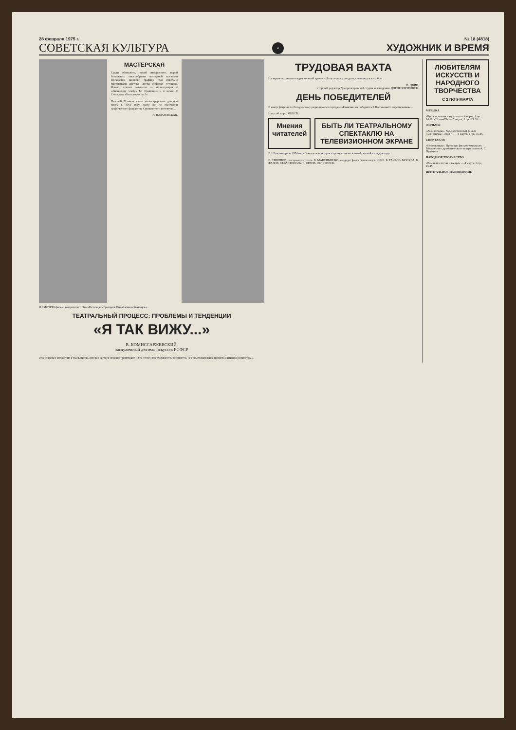28 февраля 1975 г. № 18 (4818)
СОВЕТСКАЯ КУЛЬТУРА
4
ХУДОЖНИК И ВРЕМЯ
МАСТЕРСКАЯ
Среди обильного, порой интересного, порой банального многообразия последней выставки московской книжной графики глаз невольно притягивали цветные листы Николая Устинова. Ясные, сочные акварели — иллюстрации к «Лисичкину хлебу» М. Пришвина и к книге Г. Снегирева «Кто сажает лес?»...
Николай Устинов начал иллюстрировать детскую книгу в 1961 году, сразу же по окончании графического факультета Суриковского института...
Н. НАЗАРЕВСКАЯ.
Я СМОТРЮ фильм, которого нет. Это «Гоголиада» Григория Михайловича Козинцева...
ТЕАТРАЛЬНЫЙ ПРОЦЕСС: ПРОБЛЕМЫ И ТЕНДЕНЦИИ
«Я ТАК ВИЖУ...»
В. КОМИССАРЖЕВСКИЙ,
заслуженный деятель искусств РСФСР
Режиссерское вторжение в ткань пьесы, которое сегодня нередко происходит и без особой необходимости, разумеется, не есть обязательная примета активной режиссуры...
ТРУДОВАЯ ВАХТА
На экране возникают кадры военной хроники. Бегут в атаку солдаты, слышны раскаты боя...
В. ЦВИК,
старший редактор Днепропетровской студии телевидения. ДНЕПРОПЕТРОВСК.
ДЕНЬ ПОБЕДИТЕЛЕЙ
В конце февраля по белорусскому радио прошел передача «Равнение на победителей Всесоюзного соревнования»...
Наш соб. корр. МИНСК.
Мнения читателей БЫТЬ ЛИ ТЕАТРАЛЬНОМУ СПЕКТАКЛЮ НА ТЕЛЕВИЗИОННОМ ЭКРАНЕ
В 102-м номере за 1974 год «Советская культура» затронула очень важный, на мой взгляд, вопрос...
В. СМИРНОВ, слесарь-испытатель. В. МАКСИМЕНКО, кандидат философских наук. КИЕВ. Б. ТАИРОВ. МОСКВА. В. ФАЛОВ. СЕВАСТОПОЛЬ. В. ОРЛОВ. ЧЕЛЯБИНСК.
ЛЮБИТЕЛЯМ ИСКУССТВ И НАРОДНОГО ТВОРЧЕСТВА
С 3 ПО 9 МАРТА
МУЗЫКА
«Русская поэзия в музыке» — 4 марта, 1 пр., 14.10. «Песня-75» — 5 марта, 1 пр., 21.30.
ФИЛЬМЫ
«Амангельды». Художественный фильм («Ленфильм», 1938 г.) — 3 марта, 1 пр., 15.45.
СПЕКТАКЛИ
«Невольницы». Премьера фильма-спектакля Московского драматического театра имени А. С. Пушкина.
НАРОДНОЕ ТВОРЧЕСТВО
«Вам наши песни и танцы» — 4 марта, 1 пр., 15.45.
ЦЕНТРАЛЬНОЕ ТЕЛЕВИДЕНИЕ